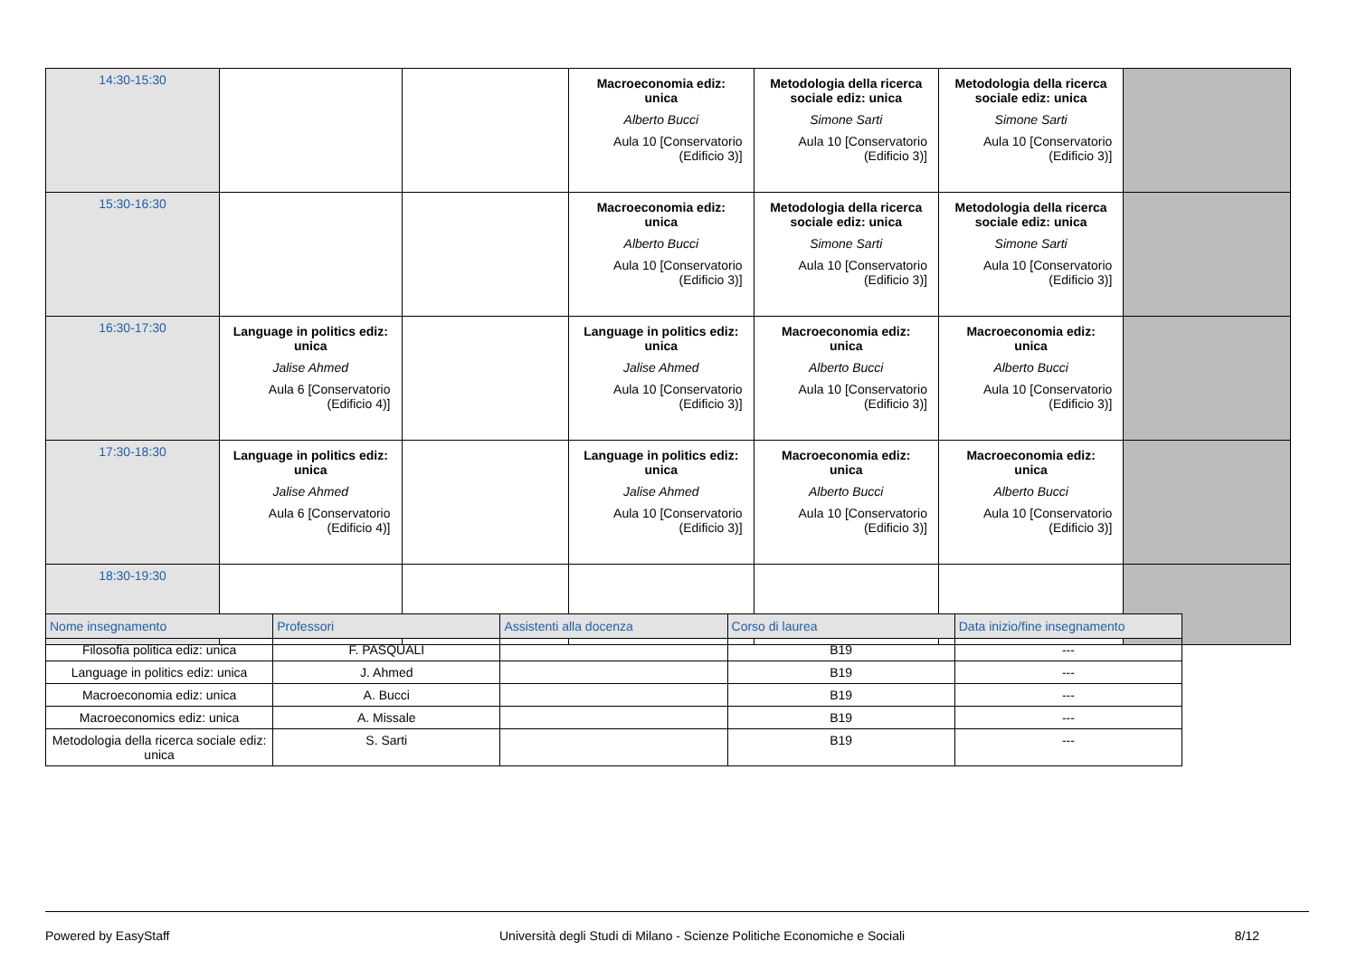| 14:30-15:30 | | | Macroeconomia ediz: unica Alberto Bucci Aula 10 [Conservatorio (Edificio 3)] | Metodologia della ricerca sociale ediz: unica Simone Sarti Aula 10 [Conservatorio (Edificio 3)] | Metodologia della ricerca sociale ediz: unica Simone Sarti Aula 10 [Conservatorio (Edificio 3)] | |
| 15:30-16:30 | | | Macroeconomia ediz: unica Alberto Bucci Aula 10 [Conservatorio (Edificio 3)] | Metodologia della ricerca sociale ediz: unica Simone Sarti Aula 10 [Conservatorio (Edificio 3)] | Metodologia della ricerca sociale ediz: unica Simone Sarti Aula 10 [Conservatorio (Edificio 3)] | |
| 16:30-17:30 | Language in politics ediz: unica Jalise Ahmed Aula 6 [Conservatorio (Edificio 4)] | | Language in politics ediz: unica Jalise Ahmed Aula 10 [Conservatorio (Edificio 3)] | Macroeconomia ediz: unica Alberto Bucci Aula 10 [Conservatorio (Edificio 3)] | Macroeconomia ediz: unica Alberto Bucci Aula 10 [Conservatorio (Edificio 3)] | |
| 17:30-18:30 | Language in politics ediz: unica Jalise Ahmed Aula 6 [Conservatorio (Edificio 4)] | | Language in politics ediz: unica Jalise Ahmed Aula 10 [Conservatorio (Edificio 3)] | Macroeconomia ediz: unica Alberto Bucci Aula 10 [Conservatorio (Edificio 3)] | Macroeconomia ediz: unica Alberto Bucci Aula 10 [Conservatorio (Edificio 3)] | |
| 18:30-19:30 | | | | | | |
| Nome insegnamento | Professori | Assistenti alla docenza | Corso di laurea | Data inizio/fine insegnamento |
| --- | --- | --- | --- | --- |
| Filosofia politica ediz: unica | F. PASQUALI | | B19 | --- |
| Language in politics ediz: unica | J. Ahmed | | B19 | --- |
| Macroeconomia ediz: unica | A. Bucci | | B19 | --- |
| Macroeconomics ediz: unica | A. Missale | | B19 | --- |
| Metodologia della ricerca sociale ediz: unica | S. Sarti | | B19 | --- |
Powered by EasyStaff Università degli Studi di Milano - Scienze Politiche Economiche e Sociali 8/12